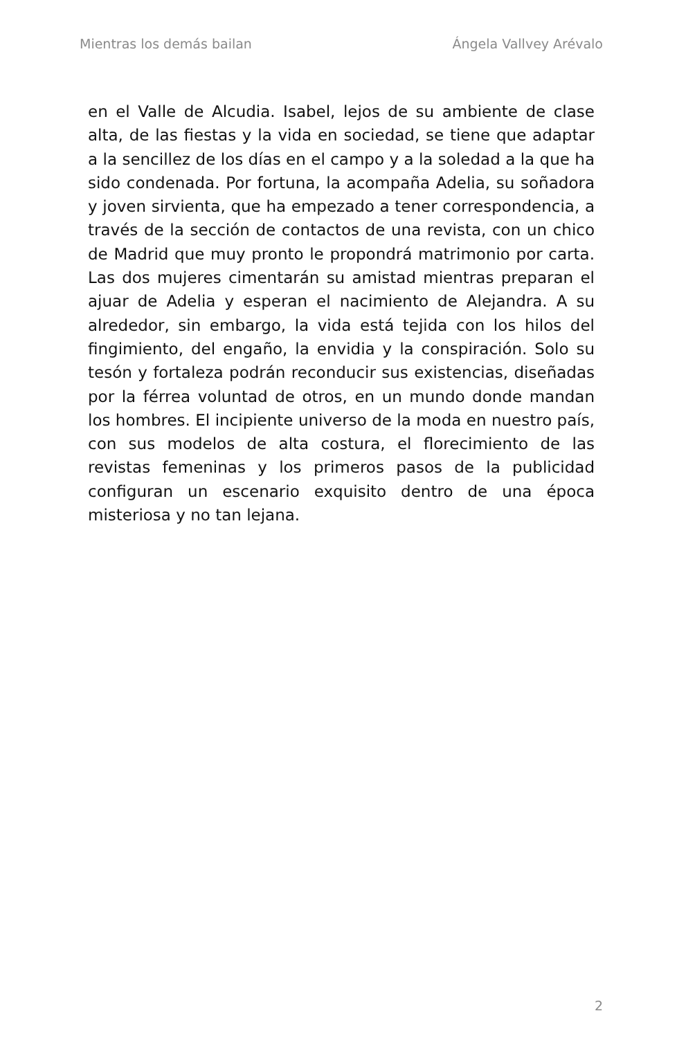Mientras los demás bailan Ángela Vallvey Arévalo
en el Valle de Alcudia. Isabel, lejos de su ambiente de clase alta, de las fiestas y la vida en sociedad, se tiene que adaptar a la sencillez de los días en el campo y a la soledad a la que ha sido condenada. Por fortuna, la acompaña Adelia, su soñadora y joven sirvienta, que ha empezado a tener correspondencia, a través de la sección de contactos de una revista, con un chico de Madrid que muy pronto le propondrá matrimonio por carta. Las dos mujeres cimentarán su amistad mientras preparan el ajuar de Adelia y esperan el nacimiento de Alejandra. A su alrededor, sin embargo, la vida está tejida con los hilos del fingimiento, del engaño, la envidia y la conspiración. Solo su tesón y fortaleza podrán reconducir sus existencias, diseñadas por la férrea voluntad de otros, en un mundo donde mandan los hombres. El incipiente universo de la moda en nuestro país, con sus modelos de alta costura, el florecimiento de las revistas femeninas y los primeros pasos de la publicidad configuran un escenario exquisito dentro de una época misteriosa y no tan lejana.
2